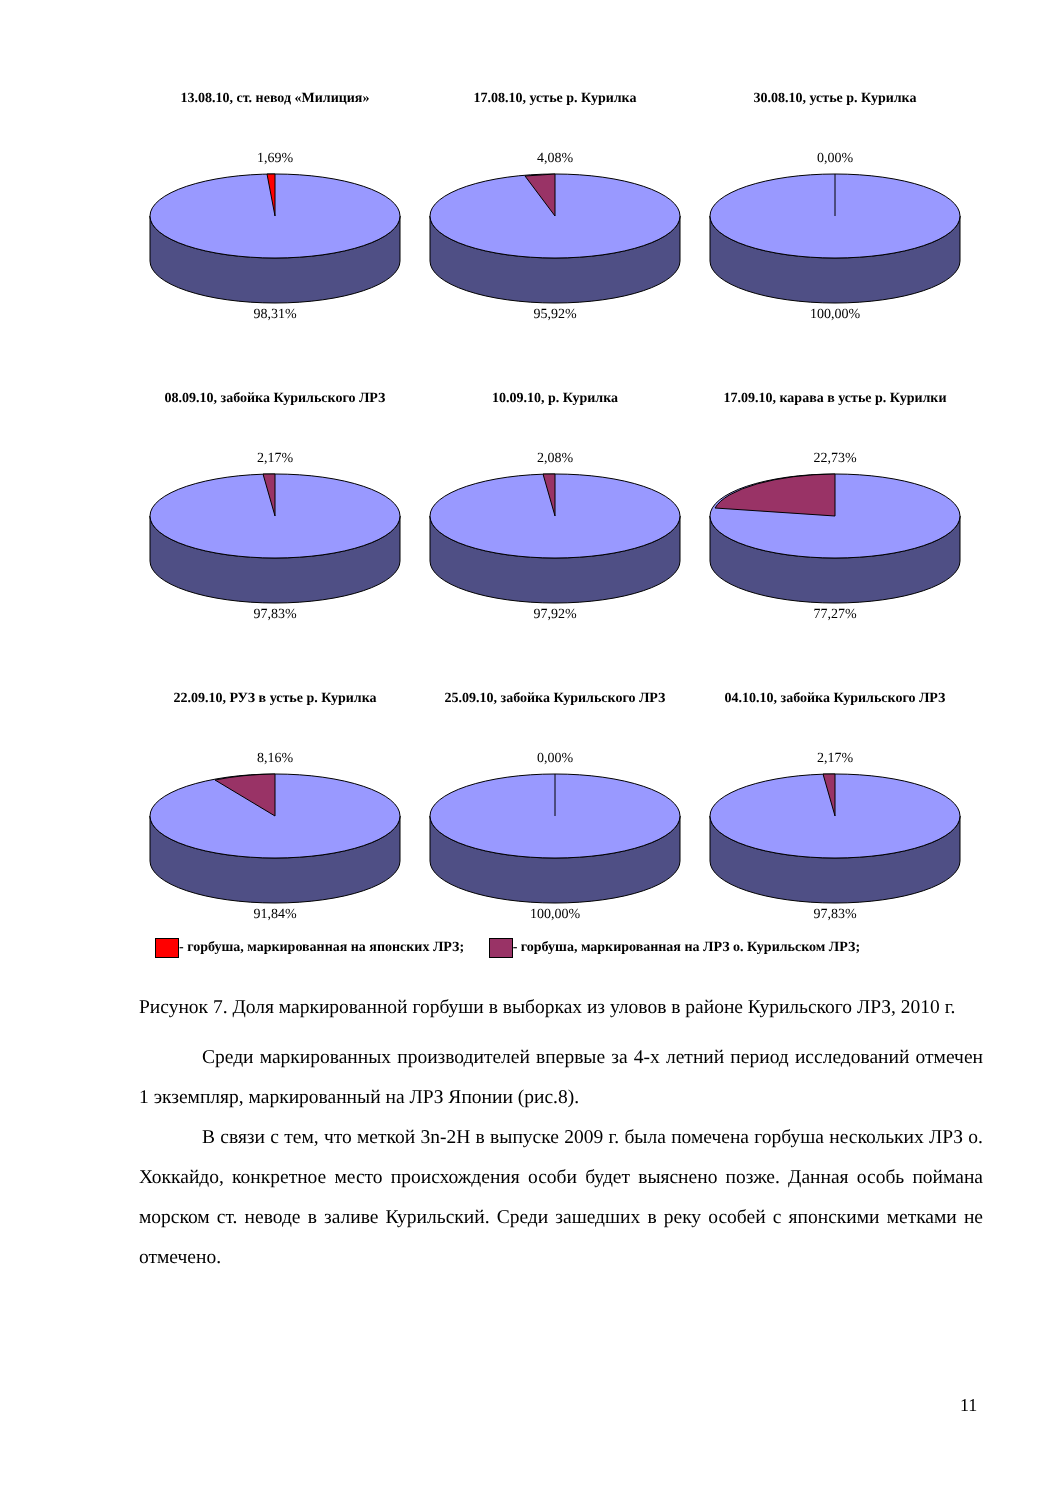13.08.10, ст. невод «Милиция»
1,69%
98,31%
17.08.10, устье р. Курилка
4,08%
95,92%
30.08.10, устье р. Курилка
0,00%
100,00%
08.09.10, забойка Курильского ЛРЗ
2,17%
97,83%
10.09.10, р. Курилка
2,08%
97,92%
17.09.10, карава в устье р. Курилки
22,73%
77,27%
22.09.10, РУЗ в устье р. Курилка
8,16%
91,84%
25.09.10, забойка Курильского ЛРЗ
0,00%
100,00%
04.10.10, забойка Курильского ЛРЗ
2,17%
97,83%
- горбуша, маркированная на японских ЛРЗ; - горбуша, маркированная на ЛРЗ о. Курильском ЛРЗ;
Рисунок 7. Доля маркированной горбуши в выборках из уловов в районе Курильского ЛРЗ, 2010 г.
Среди маркированных производителей впервые за 4-х летний период исследований отмечен 1 экземпляр, маркированный на ЛРЗ Японии (рис.8).
В связи с тем, что меткой 3n-2H в выпуске 2009 г. была помечена горбуша нескольких ЛРЗ о. Хоккайдо, конкретное место происхождения особи будет выяснено позже. Данная особь поймана морском ст. неводе в заливе Курильский. Среди зашедших в реку особей с японскими метками не отмечено.
11